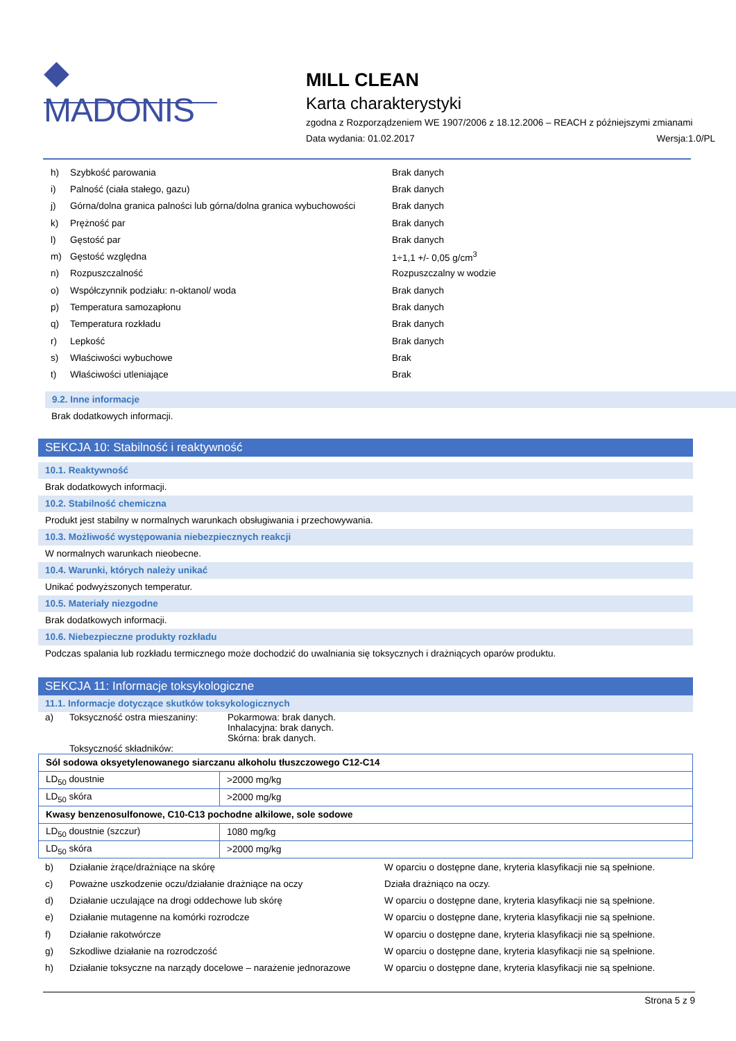◆
MADONIS
MILL CLEAN
Karta charakterystyki
zgodna z Rozporządzeniem WE 1907/2006 z 18.12.2006 – REACH z późniejszymi zmianami
Data wydania: 01.02.2017 Wersja:1.0/PL
h) Szybkość parowania Brak danych
i) Palność (ciała stałego, gazu) Brak danych
j) Górna/dolna granica palności lub górna/dolna granica wybuchowości Brak danych
k) Prężność par Brak danych
l) Gęstość par Brak danych
m) Gęstość względna 1÷1,1 +/- 0,05 g/cm<sup>3</sup>
n) Rozpuszczalność Rozpuszczalny w wodzie
o) Współczynnik podziału: n-oktanol/ woda Brak danych
p) Temperatura samozapłonu Brak danych
q) Temperatura rozkładu Brak danych
r) Lepkość Brak danych
s) Właściwości wybuchowe Brak
t) Właściwości utleniające Brak
9.2. Inne informacje
Brak dodatkowych informacji.
SEKCJA 10: Stabilność i reaktywność
10.1. Reaktywność
Brak dodatkowych informacji.
10.2. Stabilność chemiczna
Produkt jest stabilny w normalnych warunkach obsługiwania i przechowywania.
10.3. Możliwość występowania niebezpiecznych reakcji
W normalnych warunkach nieobecne.
10.4. Warunki, których należy unikać
Unikać podwyższonych temperatur.
10.5. Materiały niezgodne
Brak dodatkowych informacji.
10.6. Niebezpieczne produkty rozkładu
Podczas spalania lub rozkładu termicznego może dochodzić do uwalniania się toksycznych i drażniących oparów produktu.
SEKCJA 11: Informacje toksykologiczne
11.1. Informacje dotyczące skutków toksykologicznych
a) Toksyczność ostra mieszaniny: Pokarmowa: brak danych.
Inhalacyjna: brak danych.
Skórna: brak danych.
Toksyczność składników:
| Sól sodowa oksyetylenowanego siarczanu alkoholu tłuszczowego C12-C14 | |
| LD<sub>50</sub> doustnie | >2000 mg/kg |
| LD<sub>50</sub> skóra | >2000 mg/kg |
| Kwasy benzenosulfonowe, C10-C13 pochodne alkilowe, sole sodowe | |
| LD<sub>50</sub> doustnie (szczur) | 1080 mg/kg |
| LD<sub>50</sub> skóra | >2000 mg/kg |
b) Działanie żrące/drażniące na skórę W oparciu o dostępne dane, kryteria klasyfikacji nie są spełnione.
c) Poważne uszkodzenie oczu/działanie drażniące na oczy Działa drażniąco na oczy.
d) Działanie uczulające na drogi oddechowe lub skórę W oparciu o dostępne dane, kryteria klasyfikacji nie są spełnione.
e) Działanie mutagenne na komórki rozrodcze W oparciu o dostępne dane, kryteria klasyfikacji nie są spełnione.
f) Działanie rakotwórcze W oparciu o dostępne dane, kryteria klasyfikacji nie są spełnione.
g) Szkodliwe działanie na rozrodczość W oparciu o dostępne dane, kryteria klasyfikacji nie są spełnione.
h) Działanie toksyczne na narządy docelowe – narażenie jednorazowe W oparciu o dostępne dane, kryteria klasyfikacji nie są spełnione.
Strona 5 z 9